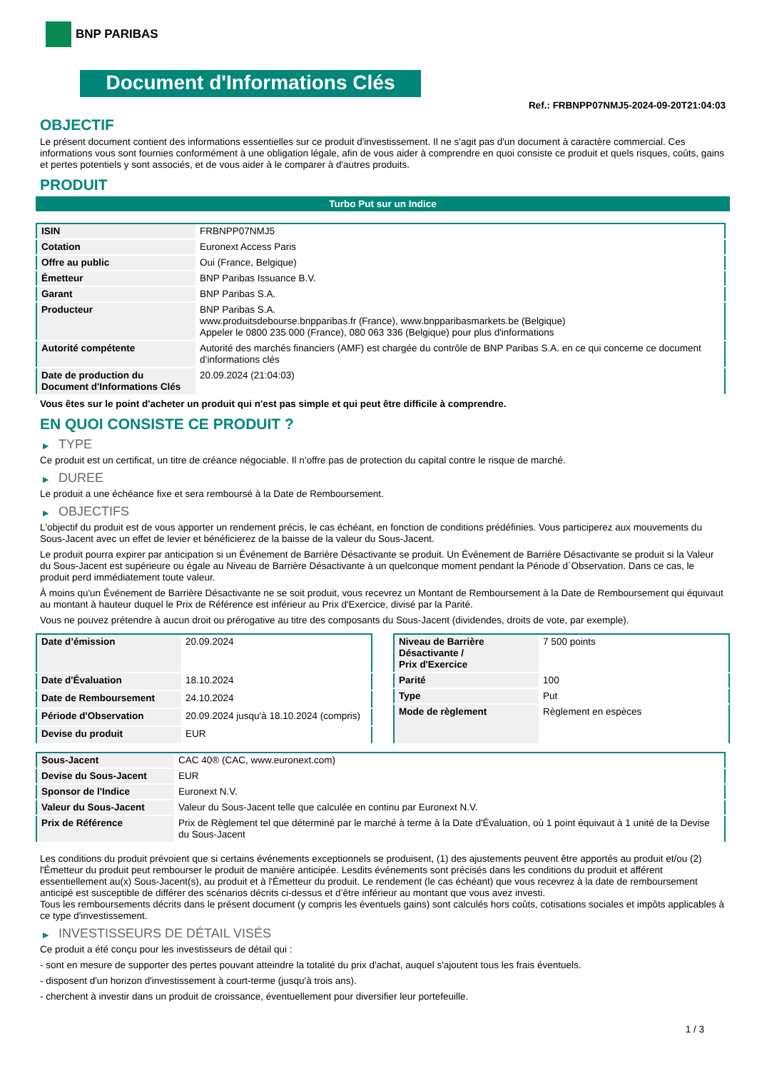BNP PARIBAS
Document d'Informations Clés
Ref.: FRBNPP07NMJ5-2024-09-20T21:04:03
OBJECTIF
Le présent document contient des informations essentielles sur ce produit d'investissement. Il ne s'agit pas d'un document à caractère commercial. Ces informations vous sont fournies conformément à une obligation légale, afin de vous aider à comprendre en quoi consiste ce produit et quels risques, coûts, gains et pertes potentiels y sont associés, et de vous aider à le comparer à d'autres produits.
PRODUIT
Turbo Put sur un Indice
| ISIN | FRBNPP07NMJ5 |
| Cotation | Euronext Access Paris |
| Offre au public | Oui (France, Belgique) |
| Émetteur | BNP Paribas Issuance B.V. |
| Garant | BNP Paribas S.A. |
| Producteur | BNP Paribas S.A. www.produitsdebourse.bnpparibas.fr (France), www.bnpparibasmarkets.be (Belgique) Appeler le 0800 235 000 (France), 080 063 336 (Belgique) pour plus d'informations |
| Autorité compétente | Autorité des marchés financiers (AMF) est chargée du contrôle de BNP Paribas S.A. en ce qui concerne ce document d’informations clés |
| Date de production du Document d'Informations Clés | 20.09.2024 (21:04:03) |
Vous êtes sur le point d'acheter un produit qui n'est pas simple et qui peut être difficile à comprendre.
EN QUOI CONSISTE CE PRODUIT ?
▶ TYPE
Ce produit est un certificat, un titre de créance négociable. Il n’offre pas de protection du capital contre le risque de marché.
▶ DUREE
Le produit a une échéance fixe et sera remboursé à la Date de Remboursement.
▶ OBJECTIFS
L'objectif du produit est de vous apporter un rendement précis, le cas échéant, en fonction de conditions prédéfinies. Vous participerez aux mouvements du Sous-Jacent avec un effet de levier et bénéficierez de la baisse de la valeur du Sous-Jacent.
Le produit pourra expirer par anticipation si un Événement de Barrière Désactivante se produit. Un Événement de Barrière Désactivante se produit si la Valeur du Sous-Jacent est supérieure ou égale au Niveau de Barrière Désactivante à un quelconque moment pendant la Période d´Observation. Dans ce cas, le produit perd immédiatement toute valeur.
À moins qu'un Événement de Barrière Désactivante ne se soit produit, vous recevrez un Montant de Remboursement à la Date de Remboursement qui équivaut au montant à hauteur duquel le Prix de Référence est inférieur au Prix d'Exercice, divisé par la Parité.
Vous ne pouvez prétendre à aucun droit ou prérogative au titre des composants du Sous-Jacent (dividendes, droits de vote, par exemple).
| Date d’émission | 20.09.2024 |
| Date d'Évaluation | 18.10.2024 |
| Date de Remboursement | 24.10.2024 |
| Période d'Observation | 20.09.2024 jusqu'à 18.10.2024 (compris) |
| Devise du produit | EUR |
| Niveau de Barrière Désactivante / Prix d'Exercice | 7 500 points |
| Parité | 100 |
| Type | Put |
| Mode de règlement | Règlement en espèces |
| Sous-Jacent | CAC 40® (CAC, www.euronext.com) |
| Devise du Sous-Jacent | EUR |
| Sponsor de l'Indice | Euronext N.V. |
| Valeur du Sous-Jacent | Valeur du Sous-Jacent telle que calculée en continu par Euronext N.V. |
| Prix de Référence | Prix de Règlement tel que déterminé par le marché à terme à la Date d'Évaluation, où 1 point équivaut à 1 unité de la Devise du Sous-Jacent |
Les conditions du produit prévoient que si certains événements exceptionnels se produisent, (1) des ajustements peuvent être apportés au produit et/ou (2) l'Émetteur du produit peut rembourser le produit de manière anticipée. Lesdits événements sont précisés dans les conditions du produit et afférent essentiellement au(x) Sous-Jacent(s), au produit et à l'Émetteur du produit. Le rendement (le cas échéant) que vous recevrez à la date de remboursement anticipé est susceptible de différer des scénarios décrits ci-dessus et d’être inférieur au montant que vous avez investi.
Tous les remboursements décrits dans le présent document (y compris les éventuels gains) sont calculés hors coûts, cotisations sociales et impôts applicables à ce type d'investissement.
▶ INVESTISSEURS DE DÉTAIL VISÉS
Ce produit a été conçu pour les investisseurs de détail qui :
- sont en mesure de supporter des pertes pouvant atteindre la totalité du prix d'achat, auquel s'ajoutent tous les frais éventuels.
- disposent d'un horizon d'investissement à court-terme (jusqu'à trois ans).
- cherchent à investir dans un produit de croissance, éventuellement pour diversifier leur portefeuille.
1 / 3